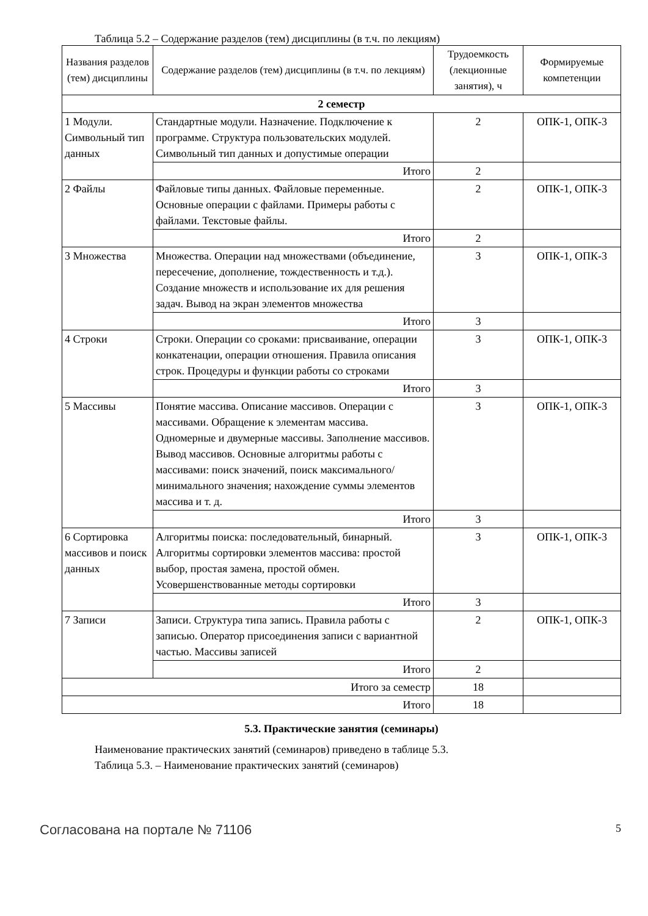Таблица 5.2 – Содержание разделов (тем) дисциплины (в т.ч. по лекциям)
| Названия разделов (тем) дисциплины | Содержание разделов (тем) дисциплины (в т.ч. по лекциям) | Трудоемкость (лекционные занятия), ч | Формируемые компетенции |
| --- | --- | --- | --- |
| 2 семестр | | | |
| 1 Модули. Символьный тип данных | Стандартные модули. Назначение. Подключение к программе. Структура пользовательских модулей. Символьный тип данных и допустимые операции | 2 | ОПК-1, ОПК-3 |
| | Итого | 2 | |
| 2 Файлы | Файловые типы данных. Файловые переменные. Основные операции с файлами. Примеры работы с файлами. Текстовые файлы. | 2 | ОПК-1, ОПК-3 |
| | Итого | 2 | |
| 3 Множества | Множества. Операции над множествами (объединение, пересечение, дополнение, тождественность и т.д.). Создание множеств и использование их для решения задач. Вывод на экран элементов множества | 3 | ОПК-1, ОПК-3 |
| | Итого | 3 | |
| 4 Строки | Строки. Операции со сроками: присваивание, операции конкатенации, операции отношения. Правила описания строк. Процедуры и функции работы со строками | 3 | ОПК-1, ОПК-3 |
| | Итого | 3 | |
| 5 Массивы | Понятие массива. Описание массивов. Операции с массивами. Обращение к элементам массива. Одномерные и двумерные массивы. Заполнение массивов. Вывод массивов. Основные алгоритмы работы с массивами: поиск значений, поиск максимального/минимального значения; нахождение суммы элементов массива и т. д. | 3 | ОПК-1, ОПК-3 |
| | Итого | 3 | |
| 6 Сортировка массивов и поиск данных | Алгоритмы поиска: последовательный, бинарный. Алгоритмы сортировки элементов массива: простой выбор, простая замена, простой обмен. Усовершенствованные методы сортировки | 3 | ОПК-1, ОПК-3 |
| | Итого | 3 | |
| 7 Записи | Записи. Структура типа запись. Правила работы с записью. Оператор присоединения записи с вариантной частью. Массивы записей | 2 | ОПК-1, ОПК-3 |
| | Итого | 2 | |
| Итого за семестр | | 18 | |
| Итого | | 18 | |
5.3. Практические занятия (семинары)
Наименование практических занятий (семинаров) приведено в таблице 5.3.
Таблица 5.3. – Наименование практических занятий (семинаров)
Согласована на портале № 71106 5